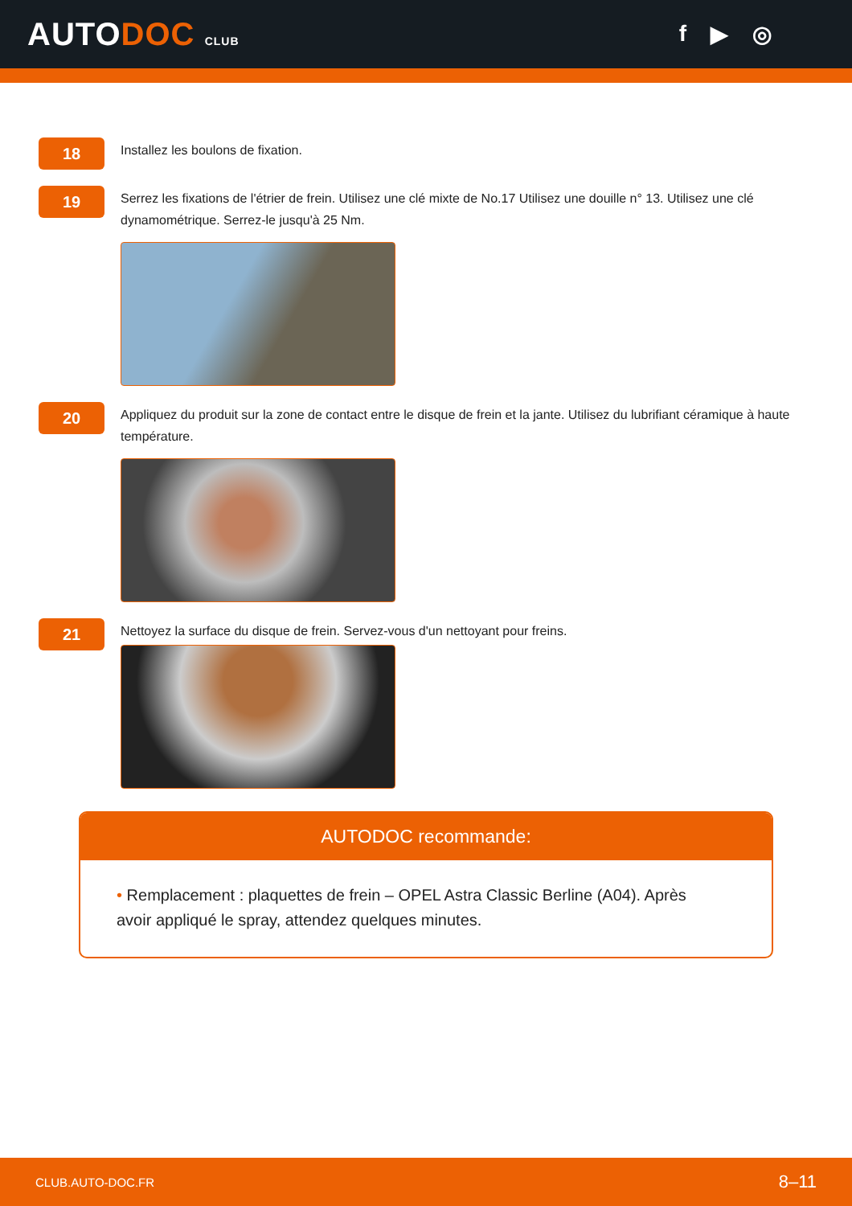AUTODOC CLUB
f ▶ ◎
18
Installez les boulons de fixation.
19
Serrez les fixations de l'étrier de frein. Utilisez une clé mixte de No.17 Utilisez une douille n° 13. Utilisez une clé dynamométrique. Serrez-le jusqu'à 25 Nm.
20
Appliquez du produit sur la zone de contact entre le disque de frein et la jante. Utilisez du lubrifiant céramique à haute température.
21
Nettoyez la surface du disque de frein. Servez-vous d'un nettoyant pour freins.
AUTODOC recommande:
• Remplacement : plaquettes de frein – OPEL Astra Classic Berline (A04). Après avoir appliqué le spray, attendez quelques minutes.
CLUB.AUTO-DOC.FR 8–11